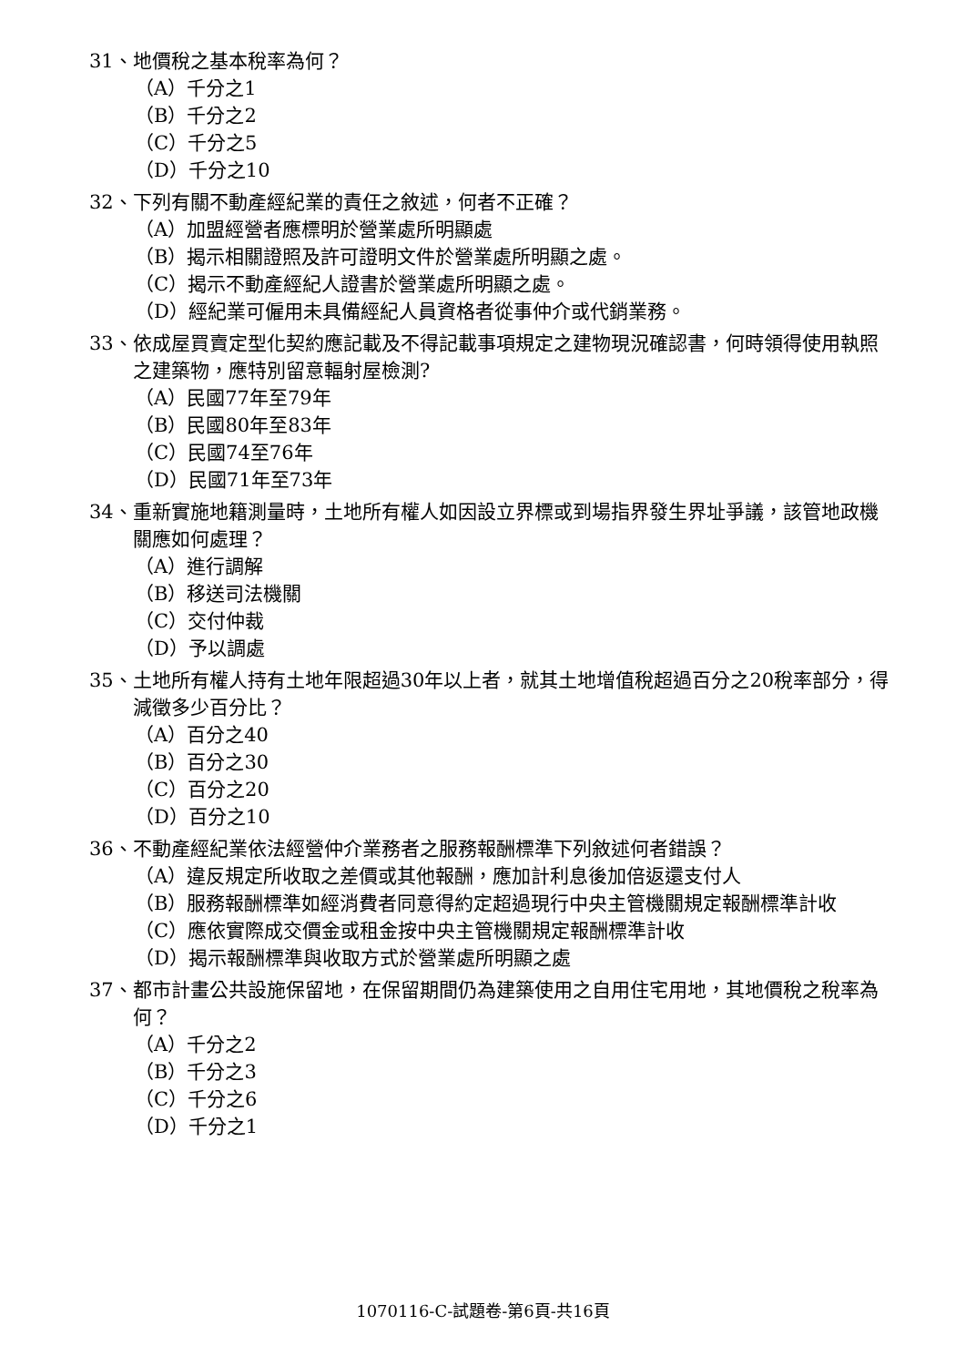31、地價稅之基本稅率為何？
（A）千分之1
（B）千分之2
（C）千分之5
（D）千分之10
32、下列有關不動產經紀業的責任之敘述，何者不正確？
（A）加盟經營者應標明於營業處所明顯處
（B）揭示相關證照及許可證明文件於營業處所明顯之處。
（C）揭示不動產經紀人證書於營業處所明顯之處。
（D）經紀業可僱用未具備經紀人員資格者從事仲介或代銷業務。
33、依成屋買賣定型化契約應記載及不得記載事項規定之建物現況確認書，何時領得使用執照之建築物，應特別留意輻射屋檢測?
（A）民國77年至79年
（B）民國80年至83年
（C）民國74至76年
（D）民國71年至73年
34、重新實施地籍測量時，土地所有權人如因設立界標或到場指界發生界址爭議，該管地政機關應如何處理？
（A）進行調解
（B）移送司法機關
（C）交付仲裁
（D）予以調處
35、土地所有權人持有土地年限超過30年以上者，就其土地增值稅超過百分之20稅率部分，得減徵多少百分比？
（A）百分之40
（B）百分之30
（C）百分之20
（D）百分之10
36、不動產經紀業依法經營仲介業務者之服務報酬標準下列敘述何者錯誤？
（A）違反規定所收取之差價或其他報酬，應加計利息後加倍返還支付人
（B）服務報酬標準如經消費者同意得約定超過現行中央主管機關規定報酬標準計收
（C）應依實際成交價金或租金按中央主管機關規定報酬標準計收
（D）揭示報酬標準與收取方式於營業處所明顯之處
37、都市計畫公共設施保留地，在保留期間仍為建築使用之自用住宅用地，其地價稅之稅率為何？
（A）千分之2
（B）千分之3
（C）千分之6
（D）千分之1
1070116-C-試題卷-第6頁-共16頁